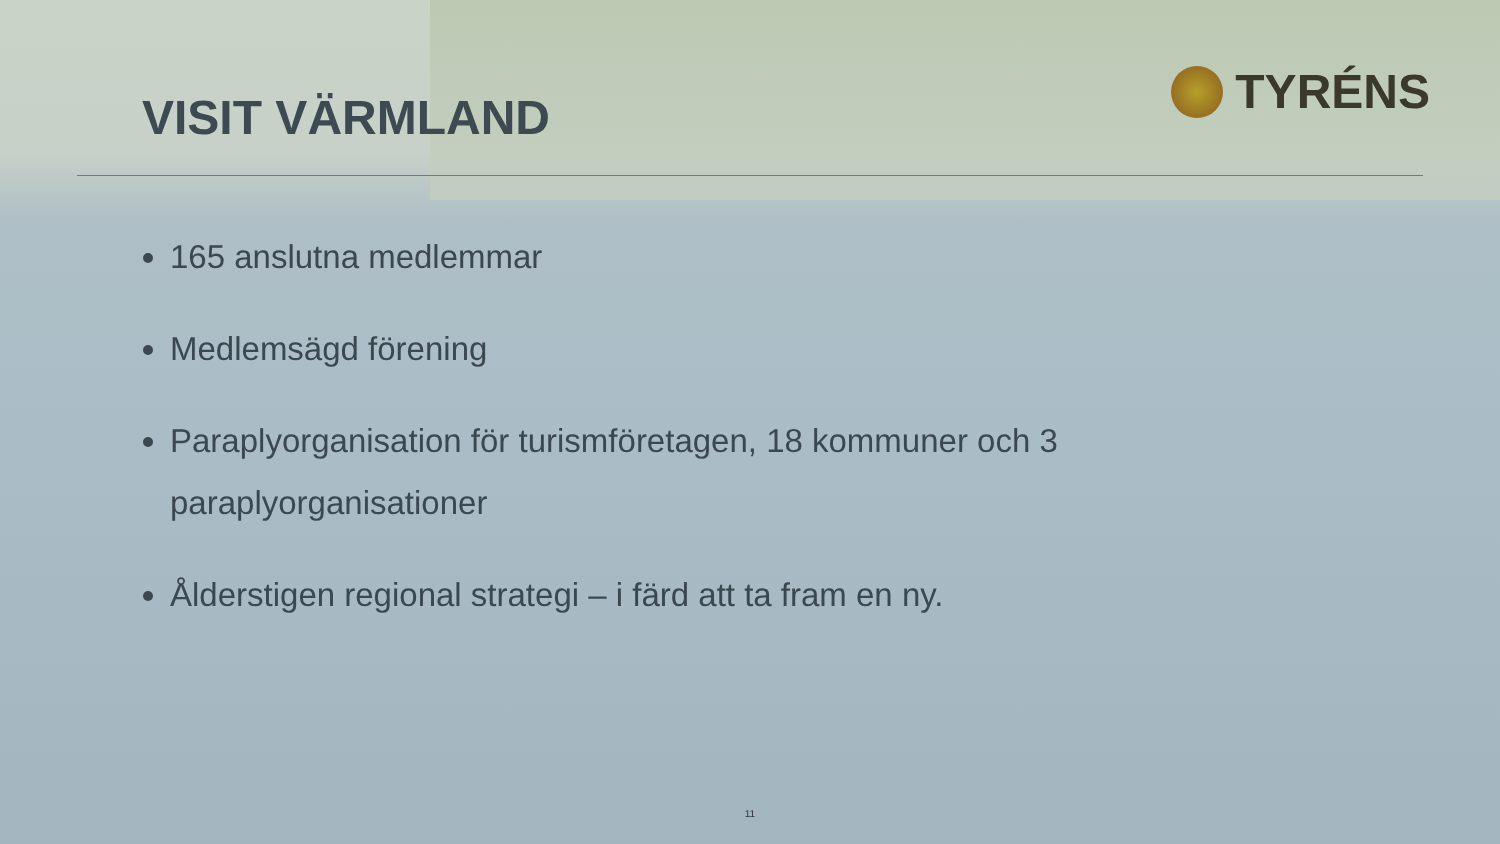VISIT VÄRMLAND
TYRÉNS
165 anslutna medlemmar
Medlemsägd förening
Paraplyorganisation för turismföretagen, 18 kommuner och 3 paraplyorganisationer
Ålderstigen regional strategi – i färd att ta fram en ny.
11